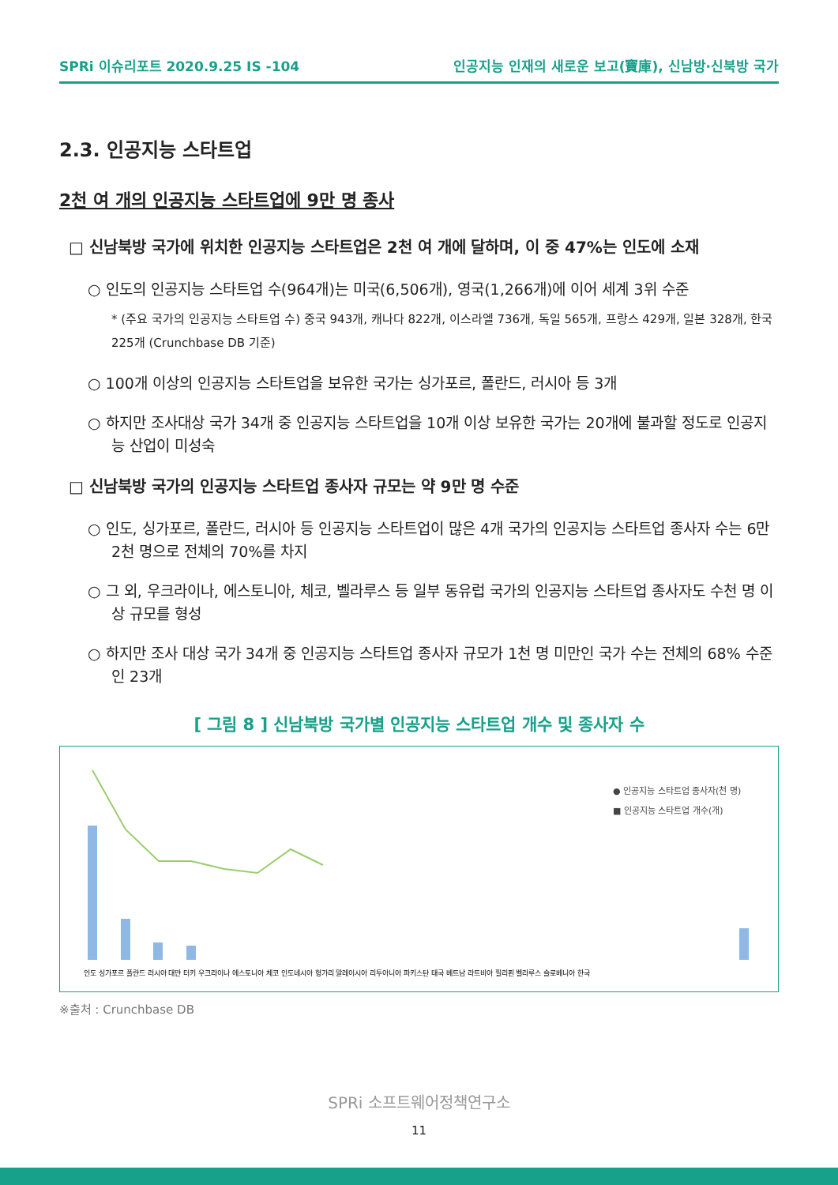SPRi 이슈리포트 2020.9.25 IS -104 인공지능 인재의 새로운 보고(寶庫), 신남방·신북방 국가
2.3. 인공지능 스타트업
2천 여 개의 인공지능 스타트업에 9만 명 종사
□ 신남북방 국가에 위치한 인공지능 스타트업은 2천 여 개에 달하며, 이 중 47%는 인도에 소재
○ 인도의 인공지능 스타트업 수(964개)는 미국(6,506개), 영국(1,266개)에 이어 세계 3위 수준
* (주요 국가의 인공지능 스타트업 수) 중국 943개, 캐나다 822개, 이스라엘 736개, 독일 565개, 프랑스 429개, 일본 328개, 한국 225개 (Crunchbase DB 기준)
○ 100개 이상의 인공지능 스타트업을 보유한 국가는 싱가포르, 폴란드, 러시아 등 3개
○ 하지만 조사대상 국가 34개 중 인공지능 스타트업을 10개 이상 보유한 국가는 20개에 불과할 정도로 인공지능 산업이 미성숙
□ 신남북방 국가의 인공지능 스타트업 종사자 규모는 약 9만 명 수준
○ 인도, 싱가포르, 폴란드, 러시아 등 인공지능 스타트업이 많은 4개 국가의 인공지능 스타트업 종사자 수는 6만 2천 명으로 전체의 70%를 차지
○ 그 외, 우크라이나, 에스토니아, 체코, 벨라루스 등 일부 동유럽 국가의 인공지능 스타트업 종사자도 수천 명 이상 규모를 형성
○ 하지만 조사 대상 국가 34개 중 인공지능 스타트업 종사자 규모가 1천 명 미만인 국가 수는 전체의 68% 수준인 23개
[ 그림 8 ] 신남북방 국가별 인공지능 스타트업 개수 및 종사자 수
● 인공지능 스타트업 종사자(천 명)
■ 인공지능 스타트업 개수(개)
인도 싱가포르 폴란드 러시아 대만 터키 우크라이나 에스토니아 체코 인도네시아 헝가리 말레이시아 리투아니아 파키스탄 태국 베트남 라트비아 필리핀 벨라루스 슬로베니아 한국
※출처 : Crunchbase DB
SPRi 소프트웨어정책연구소
11